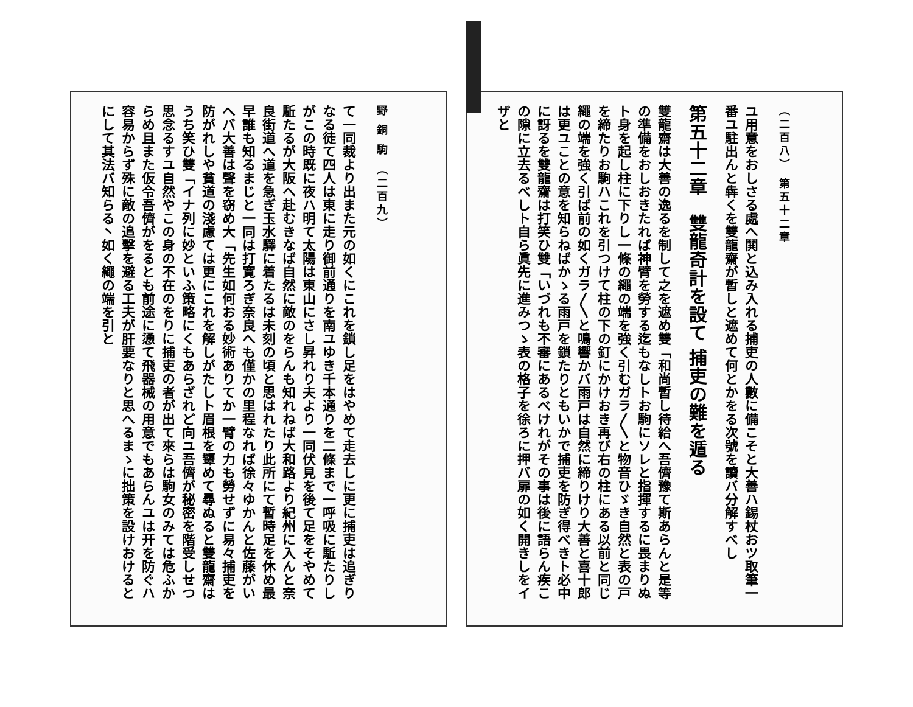（二百八） 第五十二章
ユ用意をおしさる處へ鬨と込み入れる捕吏の人數に備こそと大善ハ錫杖おツ取筆一番ユ駐出んと犇くを雙龍齋が暫しと遮めて何とかをる次號を讀バ分解すべし
第五十二章　雙龍奇計を設て 捕吏の難を遁る
雙龍齋は大善の逸るを制して之を遮め雙「和尚暫し待給へ吾儕豫て斯あらんと是等の準備をおしおきたれば神臂を勞する迄もなしトお駒にソレと指揮するに畏まりぬト身を起し柱に下りし一條の繩の端を強く引むガラ〳〵と物音ひゞき自然と表の戸を締たりお駒ハこれを引つけて柱の下の釘にかけおき再び右の柱にある以前と同じ繩の端を強く引ば前の如くガラ〳〵と鳴響かバ雨戸は自然に締りけり大善と喜十郎は更ユことの意を知らねばかゝる雨戸を鎖たりともいかで捕吏を防ぎ得べきト必中に訝るを雙龍齋は打笑ひ雙「いづれも不審にあるべけれがその事は後に語らん疾この隙に立去るべしト自ら眞先に進みつゝ表の格子を徐ろに押バ扉の如く開きしをイザと
野 銅 駒 （二百九）
て一同裁より出また元の如くにこれを鎖し足をはやめて走去しに更に捕吏は追ぎりなる徒て四人は東に走り御前通りを南ユゆき千本通りを二條まで一呼吸に駈たりしがこの時既に夜ハ明て太陽は東山にさし昇れり夫より一同伏見を後て足をそやめて駈たるが大阪へ赴むきなば自然に敵のをらんも知れねば大和路より紀州に入んと奈良街道へ道を急ぎ玉水驛に着たるは未刻の頃と思はれたり此所にて暫時足を休め最早誰も知るまじと一同は打寛ろぎ奈良へも僅かの里程なれば徐々ゆかんと佐藤がいへバ大善は聲を窃め大「先生如何おる妙術ありてか一臂の力も勞せずに易々捕吏を防がれしや貧道の淺慮ては更にこれを解しがたしト眉根を顰めて尋ぬると雙龍齋はうち笑ひ雙「イナ列に妙といふ策略にくもあらざれど向ユ吾儕が秘密を階受しせつ思念るすユ自然やこの身の不在のをりに捕吏の者が出て來らは駒女のみては危ふからめ且また仮令吾儕がをるとも前途に慂て飛器械の用意でもあらんユは开を防ぐハ容易からず殊に敵の追擊を避る工夫が肝要なりと思へるまゝに拙策を設けおけるとにして其法バ知らる丶如く繩の端を引と